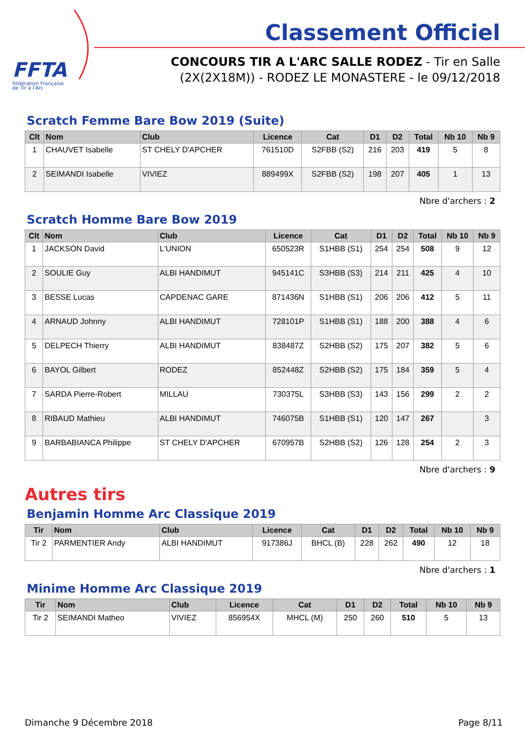FFTA
Fédération Française
de Tir à l'Arc
Classement Officiel
CONCOURS TIR A L'ARC SALLE RODEZ - Tir en Salle
(2X(2X18M)) - RODEZ LE MONASTERE - le 09/12/2018
Scratch Femme Bare Bow 2019 (Suite)
| Clt | Nom | Club | Licence | Cat | D1 | D2 | Total | Nb 10 | Nb 9 |
| --- | --- | --- | --- | --- | --- | --- | --- | --- | --- |
| 1 | CHAUVET Isabelle | ST CHELY D'APCHER | 761510D | S2FBB (S2) | 216 | 203 | 419 | 5 | 8 |
| 2 | SEIMANDI Isabelle | VIVIEZ | 889499X | S2FBB (S2) | 198 | 207 | 405 | 1 | 13 |
Nbre d'archers : 2
Scratch Homme Bare Bow 2019
| Clt | Nom | Club | Licence | Cat | D1 | D2 | Total | Nb 10 | Nb 9 |
| --- | --- | --- | --- | --- | --- | --- | --- | --- | --- |
| 1 | JACKSON David | L'UNION | 650523R | S1HBB (S1) | 254 | 254 | 508 | 9 | 12 |
| 2 | SOULIE Guy | ALBI HANDIMUT | 945141C | S3HBB (S3) | 214 | 211 | 425 | 4 | 10 |
| 3 | BESSE Lucas | CAPDENAC GARE | 871436N | S1HBB (S1) | 206 | 206 | 412 | 5 | 11 |
| 4 | ARNAUD Johnny | ALBI HANDIMUT | 728101P | S1HBB (S1) | 188 | 200 | 388 | 4 | 6 |
| 5 | DELPECH Thierry | ALBI HANDIMUT | 838487Z | S2HBB (S2) | 175 | 207 | 382 | 5 | 6 |
| 6 | BAYOL Gilbert | RODEZ | 852448Z | S2HBB (S2) | 175 | 184 | 359 | 5 | 4 |
| 7 | SARDA Pierre-Robert | MILLAU | 730375L | S3HBB (S3) | 143 | 156 | 299 | 2 | 2 |
| 8 | RIBAUD Mathieu | ALBI HANDIMUT | 746075B | S1HBB (S1) | 120 | 147 | 267 | | 3 |
| 9 | BARBABIANCA Philippe | ST CHELY D'APCHER | 670957B | S2HBB (S2) | 126 | 128 | 254 | 2 | 3 |
Nbre d'archers : 9
Autres tirs
Benjamin Homme Arc Classique 2019
| Tir | Nom | Club | Licence | Cat | D1 | D2 | Total | Nb 10 | Nb 9 |
| --- | --- | --- | --- | --- | --- | --- | --- | --- | --- |
| Tir 2 | PARMENTIER Andy | ALBI HANDIMUT | 917386J | BHCL (B) | 228 | 262 | 490 | 12 | 18 |
Nbre d'archers : 1
Minime Homme Arc Classique 2019
| Tir | Nom | Club | Licence | Cat | D1 | D2 | Total | Nb 10 | Nb 9 |
| --- | --- | --- | --- | --- | --- | --- | --- | --- | --- |
| Tir 2 | SEIMANDI Matheo | VIVIEZ | 856954X | MHCL (M) | 250 | 260 | 510 | 5 | 13 |
Dimanche 9 Décembre 2018 Page 8/11